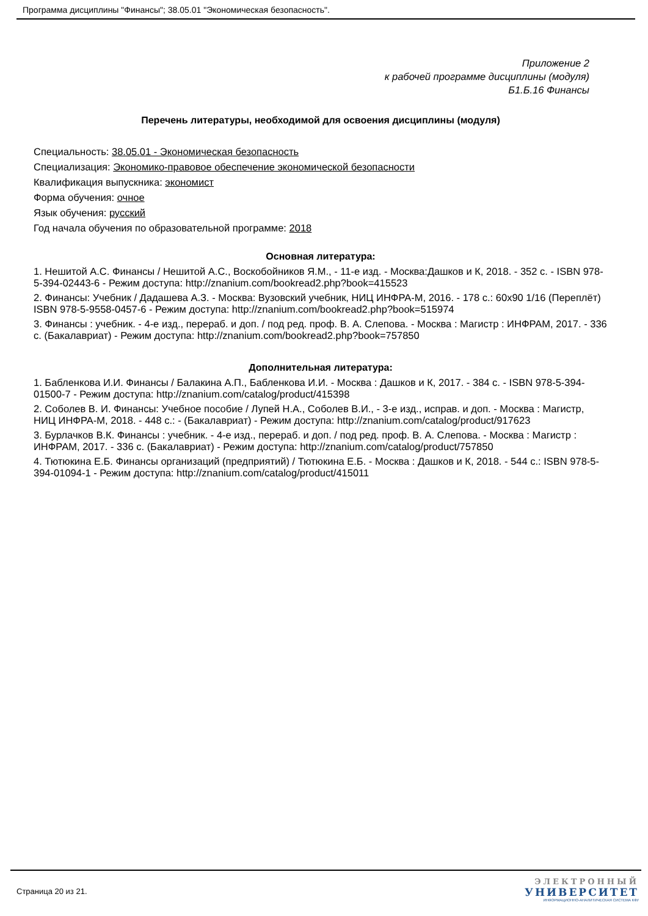Программа дисциплины "Финансы"; 38.05.01 "Экономическая безопасность".
Приложение 2
к рабочей программе дисциплины (модуля)
Б1.Б.16 Финансы
Перечень литературы, необходимой для освоения дисциплины (модуля)
Специальность: 38.05.01 - Экономическая безопасность
Специализация: Экономико-правовое обеспечение экономической безопасности
Квалификация выпускника: экономист
Форма обучения: очное
Язык обучения: русский
Год начала обучения по образовательной программе: 2018
Основная литература:
1. Нешитой А.С. Финансы / Нешитой А.С., Воскобойников Я.М., - 11-е изд. - Москва:Дашков и К, 2018. - 352 с. - ISBN 978-5-394-02443-6 - Режим доступа: http://znanium.com/bookread2.php?book=415523
2. Финансы: Учебник / Дадашева А.З. - Москва: Вузовский учебник, НИЦ ИНФРА-М, 2016. - 178 с.: 60x90 1/16 (Переплёт) ISBN 978-5-9558-0457-6 - Режим доступа: http://znanium.com/bookread2.php?book=515974
3. Финансы : учебник. - 4-е изд., перераб. и доп. / под ред. проф. В. А. Слепова. - Москва : Магистр : ИНФРАМ, 2017. - 336 с. (Бакалавриат) - Режим доступа: http://znanium.com/bookread2.php?book=757850
Дополнительная литература:
1. Бабленкова И.И. Финансы / Балакина А.П., Бабленкова И.И. - Москва : Дашков и К, 2017. - 384 с. - ISBN 978-5-394-01500-7 - Режим доступа: http://znanium.com/catalog/product/415398
2. Соболев В. И. Финансы: Учебное пособие / Лупей Н.А., Соболев В.И., - 3-е изд., исправ. и доп. - Москва : Магистр, НИЦ ИНФРА-М, 2018. - 448 с.: - (Бакалавриат) - Режим доступа: http://znanium.com/catalog/product/917623
3. Бурлачков В.К. Финансы : учебник. - 4-е изд., перераб. и доп. / под ред. проф. В. А. Слепова. - Москва : Магистр : ИНФРАМ, 2017. - 336 с. (Бакалавриат) - Режим доступа: http://znanium.com/catalog/product/757850
4. Тютюкина Е.Б. Финансы организаций (предприятий) / Тютюкина Е.Б. - Москва : Дашков и К, 2018. - 544 с.: ISBN 978-5-394-01094-1 - Режим доступа: http://znanium.com/catalog/product/415011
Страница 20 из 21.
ЭЛЕКТРОННЫЙ
УНИВЕРСИТЕТ
ИНФОРМАЦИОННО-АНАЛИТИЧЕСКАЯ СИСТЕМА КФУ